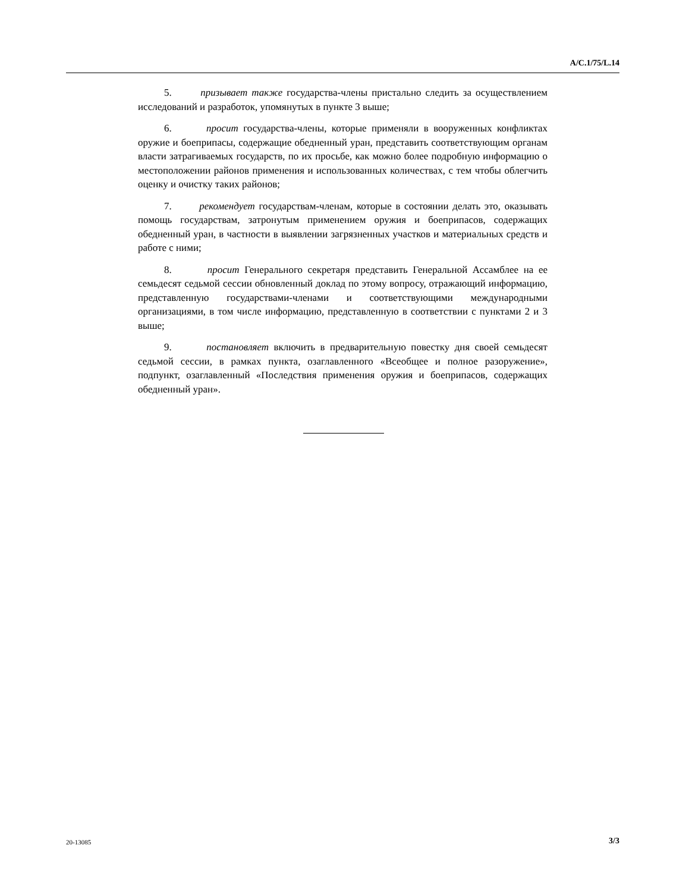A/C.1/75/L.14
5. призывает также государства-члены пристально следить за осуществлением исследований и разработок, упомянутых в пункте 3 выше;
6. просит государства-члены, которые применяли в вооруженных конфликтах оружие и боеприпасы, содержащие обедненный уран, представить соответствующим органам власти затрагиваемых государств, по их просьбе, как можно более подробную информацию о местоположении районов применения и использованных количествах, с тем чтобы облегчить оценку и очистку таких районов;
7. рекомендует государствам-членам, которые в состоянии делать это, оказывать помощь государствам, затронутым применением оружия и боеприпасов, содержащих обедненный уран, в частности в выявлении загрязненных участков и материальных средств и работе с ними;
8. просит Генерального секретаря представить Генеральной Ассамблее на ее семьдесят седьмой сессии обновленный доклад по этому вопросу, отражающий информацию, представленную государствами-членами и соответствующими международными организациями, в том числе информацию, представленную в соответствии с пунктами 2 и 3 выше;
9. постановляет включить в предварительную повестку дня своей семьдесят седьмой сессии, в рамках пункта, озаглавленного «Всеобщее и полное разоружение», подпункт, озаглавленный «Последствия применения оружия и боеприпасов, содержащих обедненный уран».
20-13085 3/3